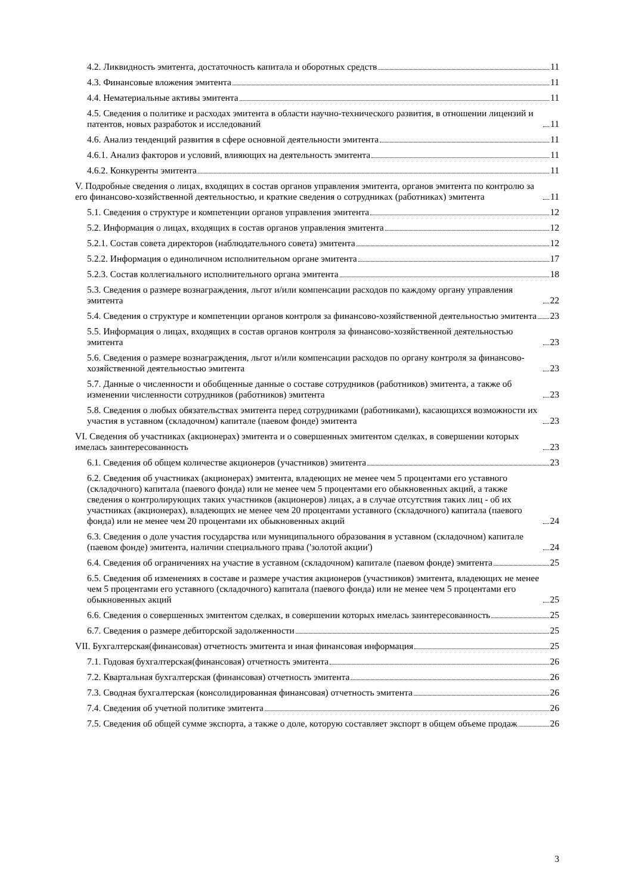4.2. Ликвидность эмитента, достаточность капитала и оборотных средств 11
4.3. Финансовые вложения эмитента 11
4.4. Нематериальные активы эмитента 11
4.5. Сведения о политике и расходах эмитента в области научно-технического развития, в отношении лицензий и патентов, новых разработок и исследований 11
4.6. Анализ тенденций развития в сфере основной деятельности эмитента 11
4.6.1. Анализ факторов и условий, влияющих на деятельность эмитента 11
4.6.2. Конкуренты эмитента 11
V. Подробные сведения о лицах, входящих в состав органов управления эмитента, органов эмитента по контролю за его финансово-хозяйственной деятельностью, и краткие сведения о сотрудниках (работниках) эмитента 11
5.1. Сведения о структуре и компетенции органов управления эмитента 12
5.2. Информация о лицах, входящих в состав органов управления эмитента 12
5.2.1. Состав совета директоров (наблюдательного совета) эмитента 12
5.2.2. Информация о единоличном исполнительном органе эмитента 17
5.2.3. Состав коллегиального исполнительного органа эмитента 18
5.3. Сведения о размере вознаграждения, льгот и/или компенсации расходов по каждому органу управления эмитента 22
5.4. Сведения о структуре и компетенции органов контроля за финансово-хозяйственной деятельностью эмитента 23
5.5. Информация о лицах, входящих в состав органов контроля за финансово-хозяйственной деятельностью эмитента 23
5.6. Сведения о размере вознаграждения, льгот и/или компенсации расходов по органу контроля за финансово-хозяйственной деятельностью эмитента 23
5.7. Данные о численности и обобщенные данные о составе сотрудников (работников) эмитента, а также об изменении численности сотрудников (работников) эмитента 23
5.8. Сведения о любых обязательствах эмитента перед сотрудниками (работниками), касающихся возможности их участия в уставном (складочном) капитале (паевом фонде) эмитента 23
VI. Сведения об участниках (акционерах) эмитента и о совершенных эмитентом сделках, в совершении которых имелась заинтересованность 23
6.1. Сведения об общем количестве акционеров (участников) эмитента 23
6.2. Сведения об участниках (акционерах) эмитента, владеющих не менее чем 5 процентами его уставного (складочного) капитала (паевого фонда) или не менее чем 5 процентами его обыкновенных акций, а также сведения о контролирующих таких участников (акционеров) лицах, а в случае отсутствия таких лиц - об их участниках (акционерах), владеющих не менее чем 20 процентами уставного (складочного) капитала (паевого фонда) или не менее чем 20 процентами их обыкновенных акций 24
6.3. Сведения о доле участия государства или муниципального образования в уставном (складочном) капитале (паевом фонде) эмитента, наличии специального права ('золотой акции') 24
6.4. Сведения об ограничениях на участие в уставном (складочном) капитале (паевом фонде) эмитента 25
6.5. Сведения об изменениях в составе и размере участия акционеров (участников) эмитента, владеющих не менее чем 5 процентами его уставного (складочного) капитала (паевого фонда) или не менее чем 5 процентами его обыкновенных акций 25
6.6. Сведения о совершенных эмитентом сделках, в совершении которых имелась заинтересованность 25
6.7. Сведения о размере дебиторской задолженности 25
VII. Бухгалтерская(финансовая) отчетность эмитента и иная финансовая информация 25
7.1. Годовая бухгалтерская(финансовая) отчетность эмитента 26
7.2. Квартальная бухгалтерская (финансовая) отчетность эмитента 26
7.3. Сводная бухгалтерская (консолидированная финансовая) отчетность эмитента 26
7.4. Сведения об учетной политике эмитента 26
7.5. Сведения об общей сумме экспорта, а также о доле, которую составляет экспорт в общем объеме продаж 26
3